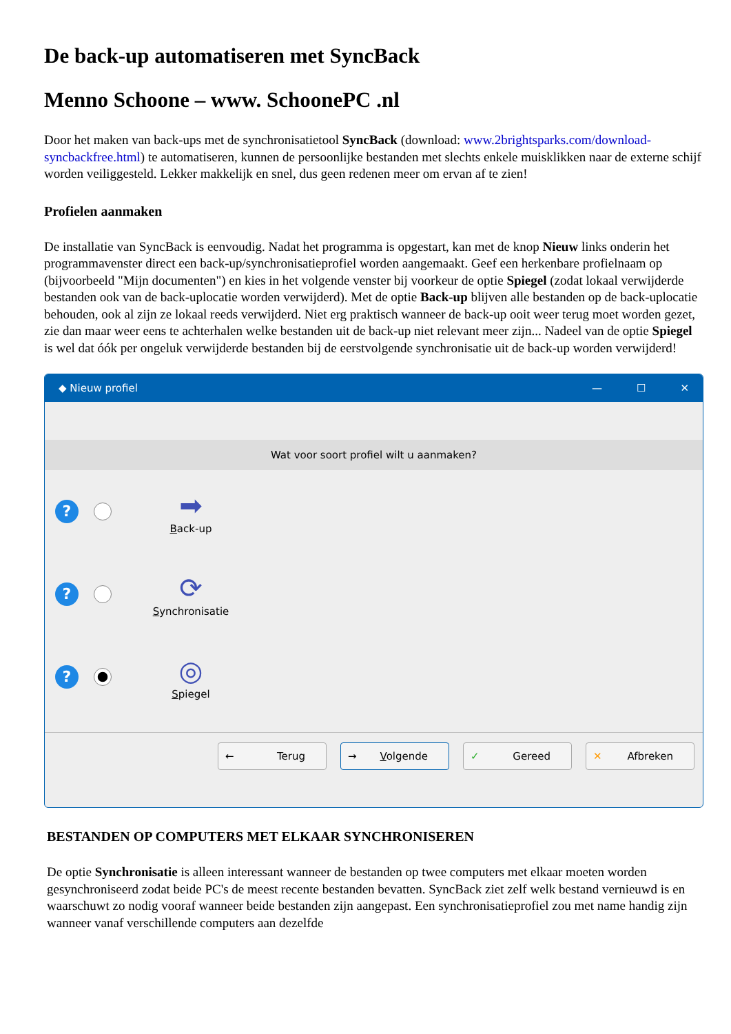De back-up automatiseren met SyncBack
Menno Schoone – www. SchoonePC .nl
Door het maken van back-ups met de synchronisatietool SyncBack (download: www.2brightsparks.com/download-syncbackfree.html) te automatiseren, kunnen de persoonlijke bestanden met slechts enkele muisklikken naar de externe schijf worden veiliggesteld. Lekker makkelijk en snel, dus geen redenen meer om ervan af te zien!
Profielen aanmaken
De installatie van SyncBack is eenvoudig. Nadat het programma is opgestart, kan met de knop Nieuw links onderin het programmavenster direct een back-up/synchronisatieprofiel worden aangemaakt. Geef een herkenbare profielnaam op (bijvoorbeeld "Mijn documenten") en kies in het volgende venster bij voorkeur de optie Spiegel (zodat lokaal verwijderde bestanden ook van de back-uplocatie worden verwijderd). Met de optie Back-up blijven alle bestanden op de back-uplocatie behouden, ook al zijn ze lokaal reeds verwijderd. Niet erg praktisch wanneer de back-up ooit weer terug moet worden gezet, zie dan maar weer eens te achterhalen welke bestanden uit de back-up niet relevant meer zijn... Nadeel van de optie Spiegel is wel dat óók per ongeluk verwijderde bestanden bij de eerstvolgende synchronisatie uit de back-up worden verwijderd!
◆ Nieuw profiel — ☐ ✕
Wat voor soort profiel wilt u aanmaken?
?
➡
Back-up
?
⟳
Synchronisatie
?
◎
Spiegel
← Terug → Volgende ✓ Gereed ✕ Afbreken
BESTANDEN OP COMPUTERS MET ELKAAR SYNCHRONISEREN
De optie Synchronisatie is alleen interessant wanneer de bestanden op twee computers met elkaar moeten worden gesynchroniseerd zodat beide PC's de meest recente bestanden bevatten. SyncBack ziet zelf welk bestand vernieuwd is en waarschuwt zo nodig vooraf wanneer beide bestanden zijn aangepast. Een synchronisatieprofiel zou met name handig zijn wanneer vanaf verschillende computers aan dezelfde